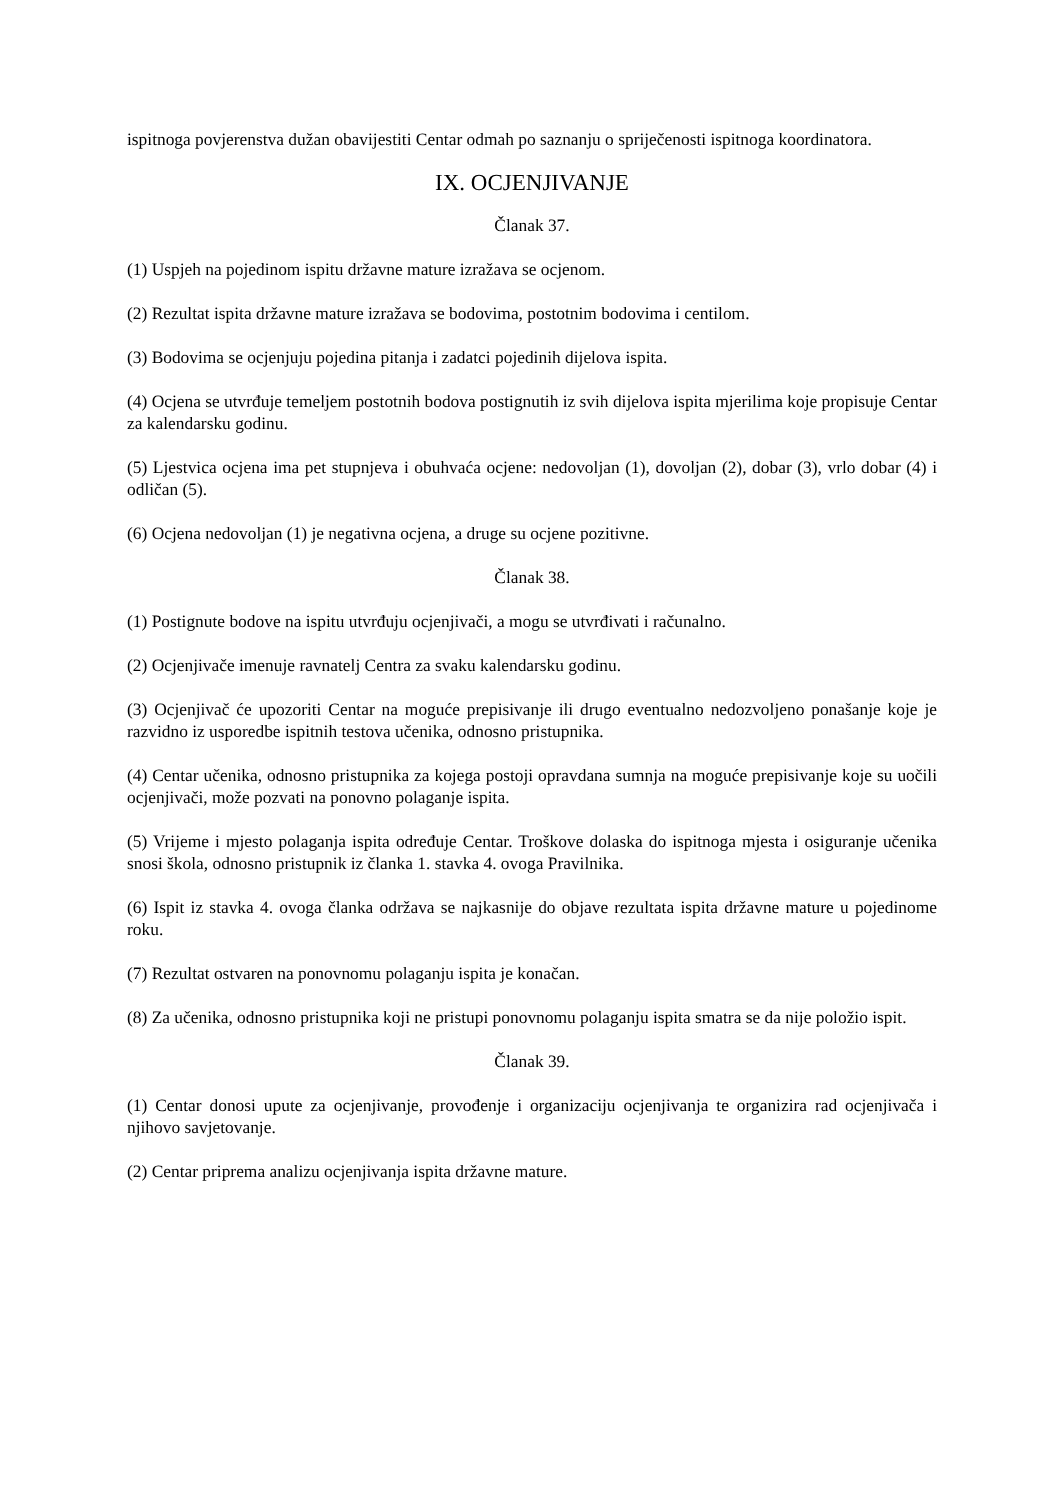ispitnoga povjerenstva dužan obavijestiti Centar odmah po saznanju o spriječenosti ispitnoga koordinatora.
IX. OCJENJIVANJE
Članak 37.
(1) Uspjeh na pojedinom ispitu državne mature izražava se ocjenom.
(2) Rezultat ispita državne mature izražava se bodovima, postotnim bodovima i centilom.
(3) Bodovima se ocjenjuju pojedina pitanja i zadatci pojedinih dijelova ispita.
(4) Ocjena se utvrđuje temeljem postotnih bodova postignutih iz svih dijelova ispita mjerilima koje propisuje Centar za kalendarsku godinu.
(5) Ljestvica ocjena ima pet stupnjeva i obuhvaća ocjene: nedovoljan (1), dovoljan (2), dobar (3), vrlo dobar (4) i odličan (5).
(6) Ocjena nedovoljan (1) je negativna ocjena, a druge su ocjene pozitivne.
Članak 38.
(1) Postignute bodove na ispitu utvrđuju ocjenjivači, a mogu se utvrđivati i računalno.
(2) Ocjenjivače imenuje ravnatelj Centra za svaku kalendarsku godinu.
(3) Ocjenjivač će upozoriti Centar na moguće prepisivanje ili drugo eventualno nedozvoljeno ponašanje koje je razvidno iz usporedbe ispitnih testova učenika, odnosno pristupnika.
(4) Centar učenika, odnosno pristupnika za kojega postoji opravdana sumnja na moguće prepisivanje koje su uočili ocjenjivači, može pozvati na ponovno polaganje ispita.
(5) Vrijeme i mjesto polaganja ispita određuje Centar. Troškove dolaska do ispitnoga mjesta i osiguranje učenika snosi škola, odnosno pristupnik iz članka 1. stavka 4. ovoga Pravilnika.
(6) Ispit iz stavka 4. ovoga članka održava se najkasnije do objave rezultata ispita državne mature u pojedinome roku.
(7) Rezultat ostvaren na ponovnomu polaganju ispita je konačan.
(8) Za učenika, odnosno pristupnika koji ne pristupi ponovnomu polaganju ispita smatra se da nije položio ispit.
Članak 39.
(1) Centar donosi upute za ocjenjivanje, provođenje i organizaciju ocjenjivanja te organizira rad ocjenjivača i njihovo savjetovanje.
(2) Centar priprema analizu ocjenjivanja ispita državne mature.